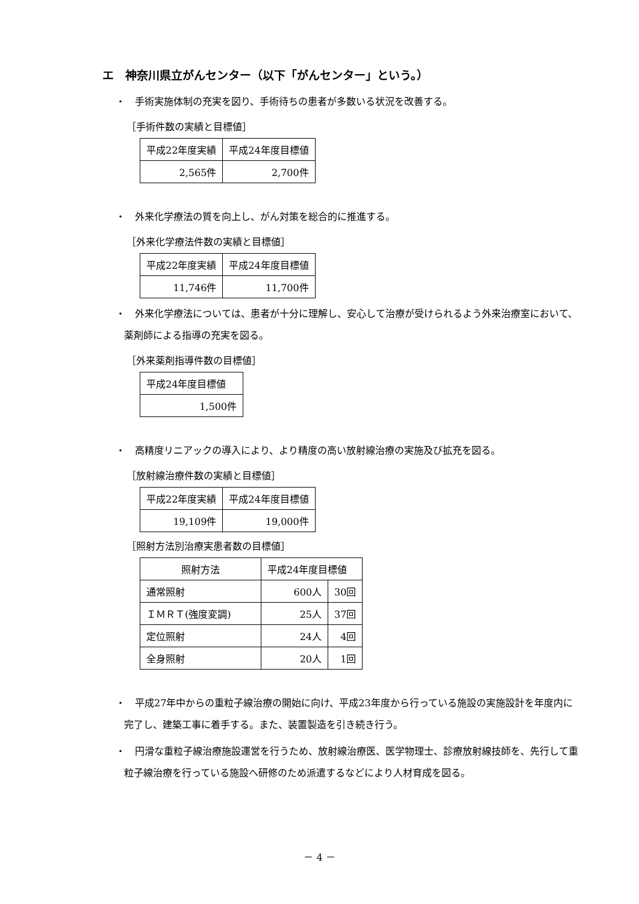エ　神奈川県立がんセンター（以下「がんセンター」という。）
・　手術実施体制の充実を図り、手術待ちの患者が多数いる状況を改善する。
［手術件数の実績と目標値］
| 平成22年度実績 | 平成24年度目標値 |
| 2,565件 | 2,700件 |
・　外来化学療法の質を向上し、がん対策を総合的に推進する。
［外来化学療法件数の実績と目標値］
| 平成22年度実績 | 平成24年度目標値 |
| 11,746件 | 11,700件 |
・　外来化学療法については、患者が十分に理解し、安心して治療が受けられるよう外来治療室において、薬剤師による指導の充実を図る。
［外来薬剤指導件数の目標値］
| 平成24年度目標値 |
| 1,500件 |
・　高精度リニアックの導入により、より精度の高い放射線治療の実施及び拡充を図る。
［放射線治療件数の実績と目標値］
| 平成22年度実績 | 平成24年度目標値 |
| 19,109件 | 19,000件 |
［照射方法別治療実患者数の目標値］
| 照射方法 | 平成24年度目標値 | |
| 通常照射 | 600人 | 30回 |
| ＩＭＲＴ(強度変調) | 25人 | 37回 |
| 定位照射 | 24人 | 4回 |
| 全身照射 | 20人 | 1回 |
・　平成27年中からの重粒子線治療の開始に向け、平成23年度から行っている施設の実施設計を年度内に完了し、建築工事に着手する。また、装置製造を引き続き行う。
・　円滑な重粒子線治療施設運営を行うため、放射線治療医、医学物理士、診療放射線技師を、先行して重粒子線治療を行っている施設へ研修のため派遣するなどにより人材育成を図る。
－ 4 －